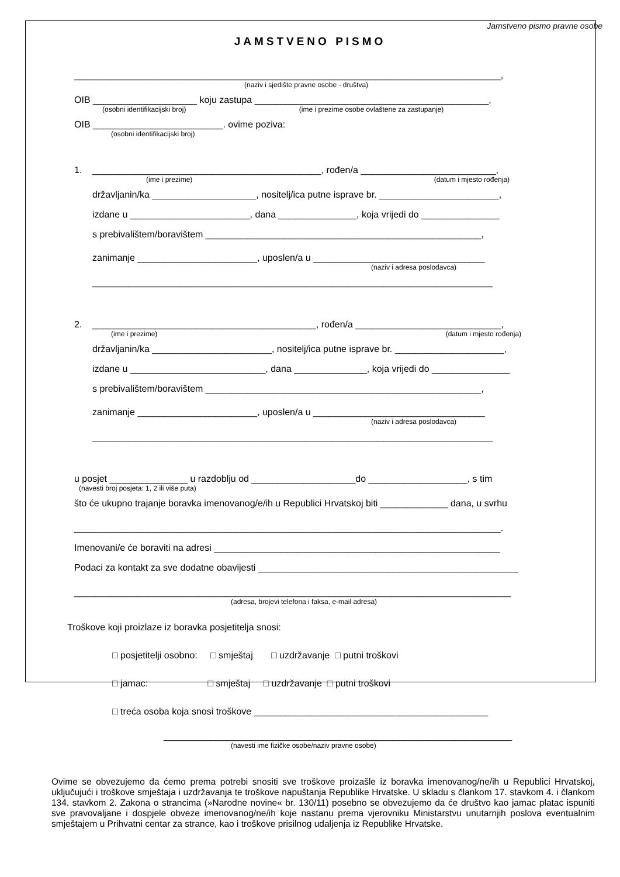Jamstveno pismo pravne osobe
JAMSTVENO PISMO
__________________________________________________________________________________,
(naziv i sjedište pravne osobe - društva)
OIB ____________________ koju zastupa _____________________________________________,
(osobni identifikacijski broj) (ime i prezime osobe ovlaštene za zastupanje)
OIB _________________________. ovime poziva:
(osobni identifikacijski broj)
1. ____________________________________________, rođen/a __________________________,
(ime i prezime) (datum i mjesto rođenja)
državljanin/ka ____________________, nositelj/ica putne isprave br. _______________________,
izdane u _______________________, dana _______________, koja vrijedi do _______________
s prebivalištem/boravištem _____________________________________________________,
zanimanje _______________________, uposlen/a u _________________________________
(naziv i adresa poslodavca)
_____________________________________________________________________________
2. ___________________________________________, rođen/a ____________________________,
(ime i prezime) (datum i mjesto rođenja)
državljanin/ka _______________________, nositelj/ica putne isprave br. _____________________,
izdane u __________________________, dana ______________, koja vrijedi do _______________
s prebivalištem/boravištem _____________________________________________________,
zanimanje _______________________, uposlen/a u _________________________________
(naziv i adresa poslodavca)
_____________________________________________________________________________
u posjet _______________ u razdoblju od ____________________do ___________________, s tim
(navesti broj posjeta: 1, 2 ili više puta)
što će ukupno trajanje boravka imenovanog/e/ih u Republici Hrvatskoj biti _____________ dana, u svrhu
__________________________________________________________________________________.
Imenovani/e će boraviti na adresi _______________________________________________________
Podaci za kontakt za sve dodatne obavijesti __________________________________________________
____________________________________________________________________________________
(adresa, brojevi telefona i faksa, e-mail adresa)
Troškove koji proizlaze iz boravka posjetitelja snosi:
□ posjetitelji osobno: □ smještaj □ uzdržavanje □ putni troškovi
□ jamac: □ smještaj □ uzdržavanje □ putni troškovi
□ treća osoba koja snosi troškove _____________________________________________
___________________________________________________________________
(navesti ime fizičke osobe/naziv pravne osobe)
Ovime se obvezujemo da ćemo prema potrebi snositi sve troškove proizašle iz boravka imenovanog/ne/ih u Republici Hrvatskoj, uključujući i troškove smještaja i uzdržavanja te troškove napuštanja Republike Hrvatske. U skladu s člankom 17. stavkom 4. i člankom 134. stavkom 2. Zakona o strancima (»Narodne novine« br. 130/11) posebno se obvezujemo da će društvo kao jamac platac ispuniti sve pravovaljane i dospjele obveze imenovanog/ne/ih koje nastanu prema vjerovniku Ministarstvu unutarnjih poslova eventualnim smještajem u Prihvatni centar za strance, kao i troškove prisilnog udaljenja iz Republike Hrvatske.